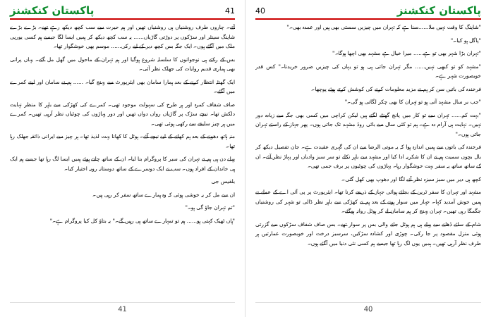40 پاکستان کنکشنز
"شاپنگ کا وقت نہیں ملا......سنا ہے کہ تہران میں چیزیں سستی بھی ہیں اور عمدہ بھی۔"
"پاگل ہو کیا۔"
"تہران بڑا شہر بھی تو ہے...... میرا خیال ہے مشہد بھی اچھا ہوگا۔"
"مشہد کو تو کبھی نہیں...... مگر تہران جاتی ہی ہو تو یہاں کی چیزیں ضرور خریدنا۔" کس قدر خوبصورت شہر ہے۔
فرخندہ کی باتیں سن کر ہم نے مزید معلومات کرنے کی کوشش کرتے ہوئے پوچھا۔
"جب بر سال مشہد آتی ہو تو تہران کا بھی چکر لگاتی ہو گی۔"
"بہت کم...... تہران سے تو کار میں پانچ گھنٹے لگتے ہیں لیکن کراچی میں کسی بھی جگہ سے زیادہ دور نہیں۔ نہایت ہی آرام دہ ہے۔ ہم تو کئی سال سے بائی روڈ مشہد تک جاتی ہوں۔ پھر جہاز کے راستے تہران جاتی ہوں۔"
فرخندہ کی باتوں سے ہمیں اندازہ ہوا کہ یہ موتی الرضا سے ان کی گہری عقیدت ہے۔ جان تفصیل دیکھ کر بال بچوں سمیت ہم نے ان کا شکریہ ادا کیا اور مشہد سے باہر نکلے تو سر سبز وادیاں اور پہاڑ نظر آئے۔ ان کے ساتھ ساتھ یہ سفر بہت خوشگوار رہا۔ پہاڑوں کی چوٹیوں پر برف جمی تھی۔
کچھ ہی دیر میں سبز سبزہ نظر آنے لگا اور دھوپ بھی کھل گئی۔
مشہد اور تہران کا سفر ٹرین کے بجائے ہوائی جہاز کے ذریعے کرنا تھا۔ ایئرپورٹ پر پی آئی اے کے عملے نے ہمیں خوش آمدید کہا۔ جہاز میں سوار ہونے کے بعد ہم نے کھڑکی سے باہر نظر ڈالی تو شہر کی روشنیاں جگمگا رہی تھیں۔ تہران پہنچ کر ہم سامان لے کر ہوٹل روانہ ہوگئے۔
شام کے سائے ڈھلنے سے پہلے ہی ہم ہوٹل جانے والی بس پر سوار تھے۔ بس صاف شفاف سڑکوں سے گزرتی ہوئی منزل مقصود پر جا رکی۔ چوڑی اور کشادہ سڑکیں، سرسبز درخت اور خوبصورت عمارتیں ہر طرف نظر آرہی تھیں۔ ہمیں یوں لگ رہا تھا جیسے ہم کسی نئی دنیا میں آگئے ہوں۔
40
پاکستان کنکشنز 41
آتے۔ چاروں طرف روشنیاں ہی روشنیاں تھیں اور ہم حیرت سے سب کچھ دیکھ رہے تھے۔ بڑے بڑے شاپنگ سینٹر اور سڑکوں پر دوڑتی گاڑیاں...... یہ سب کچھ دیکھ کر ہمیں ایسا لگا جیسے ہم کسی یورپی ملک میں آگئے ہوں۔ ایک جگہ بس کچھ دیر کے لیے رکی...... موسم بھی خوشگوار تھا۔
بس کے رکتے ہی نوجوانوں کا سلسلہ شروع ہوگیا اور ہم تہران کے ماحول میں گھل مل گئے۔ یہاں پرانی بھی ہماری قدیم روایات کی جھلک نظر آئی۔
ایک گھنٹہ انتظار کرنے کے بعد ہمارا سامان بھی ایئرپورٹ سے پہنچ گیا۔ ...... ہم نے سامان اور اپنے کمرے میں آگئے۔
صاف شفاف کمرہ اور ہر طرح کی سہولت موجود تھی۔ کمرے کی کھڑکی سے باہر کا منظر نہایت دلکش تھا۔ نیچے سڑک پر گاڑیاں رواں دواں تھیں اور دور پہاڑوں کی چوٹیاں نظر آرہی تھیں۔ کمرے میں ہر چیز سلیقے سے رکھی ہوئی تھی۔
منہ ہاتھ دھونے کے بعد ہم کھانے کے لیے نیچے آئے۔ ہوٹل کا کھانا بہت لذیذ تھا۔ ہر چیز سے ایرانی ذائقہ جھلک رہا تھا۔
پہلے دن ہی ہم نے تہران کی سیر کا پروگرام بنا لیا۔ ان کے ساتھ چلتے ہوئے ہمیں ایسا لگ رہا تھا جیسے ہم ایک ہی خاندان کے افراد ہوں۔ سب نے ایک دوسرے کے ساتھ دوستانہ رویہ اختیار کیا۔
بلقیس جی
ان سے مل کر یہ خوشی ہوئی کہ وہ ہمارے ساتھ سفر کر رہی ہیں۔
"تم تہران جاؤ گی ہو۔"
"ہاں ٹھیک کہتی ہو...... ہم تو تمہارے ساتھ ہی رہیں گے۔" یہ بتاؤ کل کیا پروگرام ہے۔"
41